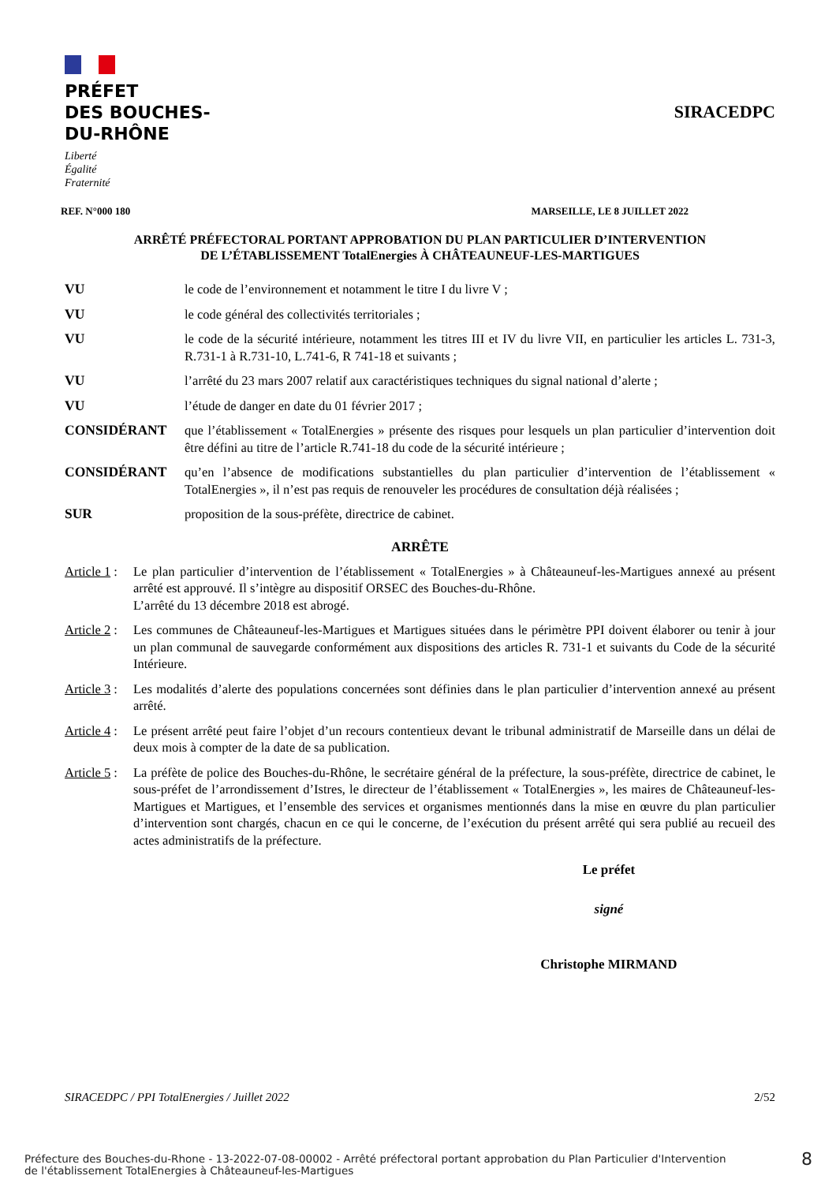PRÉFET
DES BOUCHES-
DU-RHÔNE
Liberté
Égalité
Fraternité
SIRACEDPC
REF. N°000 180 MARSEILLE, LE 8 JUILLET 2022
ARRÊTÉ PRÉFECTORAL PORTANT APPROBATION DU PLAN PARTICULIER D’INTERVENTION
DE L’ÉTABLISSEMENT TotalEnergies À CHÂTEAUNEUF-LES-MARTIGUES
VU le code de l’environnement et notamment le titre I du livre V ;
VU le code général des collectivités territoriales ;
VU le code de la sécurité intérieure, notamment les titres III et IV du livre VII, en particulier les articles L. 731-3, R.731-1 à R.731-10, L.741-6, R 741-18 et suivants ;
VU l’arrêté du 23 mars 2007 relatif aux caractéristiques techniques du signal national d’alerte ;
VU l’étude de danger en date du 01 février 2017 ;
CONSIDÉRANT que l’établissement « TotalEnergies » présente des risques pour lesquels un plan particulier d’intervention doit être défini au titre de l’article R.741-18 du code de la sécurité intérieure ;
CONSIDÉRANT qu’en l’absence de modifications substantielles du plan particulier d’intervention de l’établissement « TotalEnergies », il n’est pas requis de renouveler les procédures de consultation déjà réalisées ;
SUR proposition de la sous-préfète, directrice de cabinet.
ARRÊTE
Article 1:
Le plan particulier d’intervention de l’établissement « TotalEnergies » à Châteauneuf-les-Martigues annexé au présent arrêté est approuvé. Il s’intègre au dispositif ORSEC des Bouches-du-Rhône.
L’arrêté du 13 décembre 2018 est abrogé.
Article 2:
Les communes de Châteauneuf-les-Martigues et Martigues situées dans le périmètre PPI doivent élaborer ou tenir à jour un plan communal de sauvegarde conformément aux dispositions des articles R. 731-1 et suivants du Code de la sécurité Intérieure.
Article 3:
Les modalités d’alerte des populations concernées sont définies dans le plan particulier d’intervention annexé au présent arrêté.
Article 4:
Le présent arrêté peut faire l’objet d’un recours contentieux devant le tribunal administratif de Marseille dans un délai de deux mois à compter de la date de sa publication.
Article 5:
La préfète de police des Bouches-du-Rhône, le secrétaire général de la préfecture, la sous-préfète, directrice de cabinet, le sous-préfet de l’arrondissement d’Istres, le directeur de l’établissement « TotalEnergies », les maires de Châteauneuf-les-Martigues et Martigues, et l’ensemble des services et organismes mentionnés dans la mise en œuvre du plan particulier d’intervention sont chargés, chacun en ce qui le concerne, de l’exécution du présent arrêté qui sera publié au recueil des actes administratifs de la préfecture.
Le préfet
signé
Christophe MIRMAND
SIRACEDPC / PPI TotalEnergies / Juillet 2022 2/52
Préfecture des Bouches-du-Rhone - 13-2022-07-08-00002 - Arrêté préfectoral portant approbation du Plan Particulier d'Intervention
de l'établissement TotalEnergies à Châteauneuf-les-Martigues
8